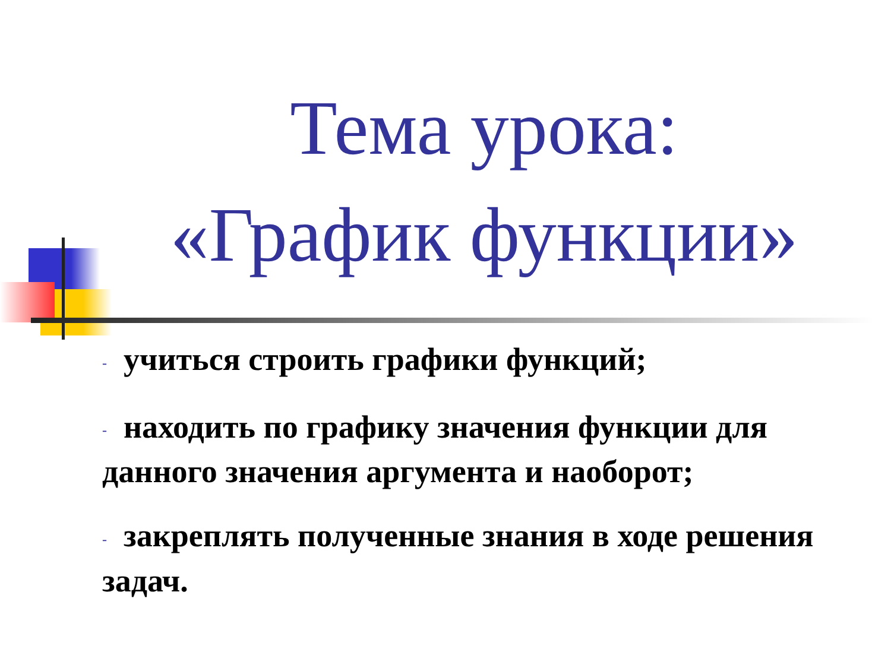Тема урока:
«График функции»
- учиться строить графики функций;
- находить по графику значения функции для данного значения аргумента и наоборот;
- закреплять полученные знания в ходе решения задач.